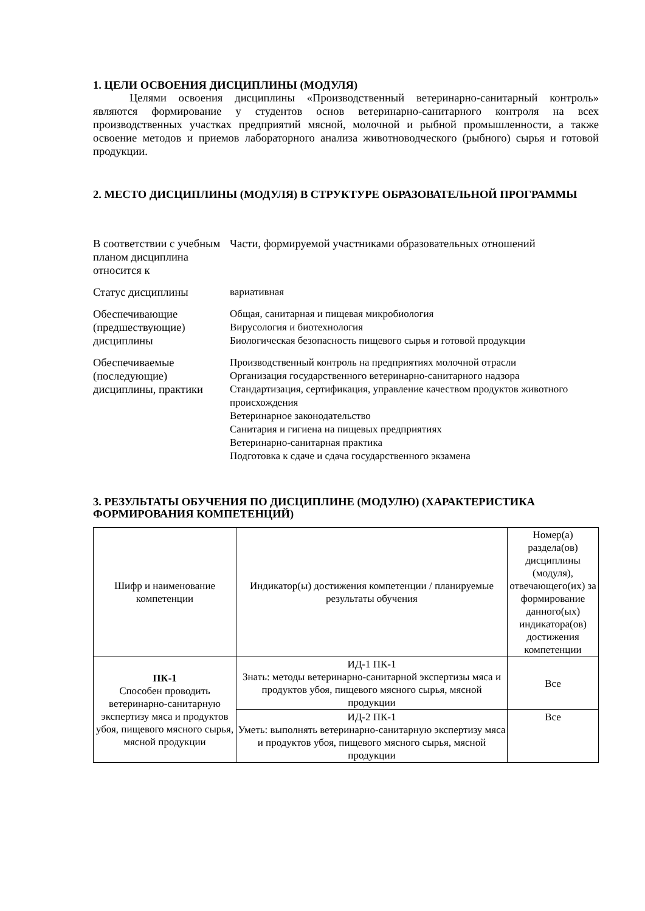1. ЦЕЛИ ОСВОЕНИЯ ДИСЦИПЛИНЫ (МОДУЛЯ)
Целями освоения дисциплины «Производственный ветеринарно-санитарный контроль» являются формирование у студентов основ ветеринарно-санитарного контроля на всех производственных участках предприятий мясной, молочной и рыбной промышленности, а также освоение методов и приемов лабораторного анализа животноводческого (рыбного) сырья и готовой продукции.
2. МЕСТО ДИСЦИПЛИНЫ (МОДУЛЯ) В СТРУКТУРЕ ОБРАЗОВАТЕЛЬНОЙ ПРОГРАММЫ
| В соответствии с учебным планом дисциплина относится к | Части, формируемой участниками образовательных отношений |
| Статус дисциплины | вариативная |
| Обеспечивающие (предшествующие) дисциплины | Общая, санитарная и пищевая микробиология Вирусология и биотехнология Биологическая безопасность пищевого сырья и готовой продукции |
| Обеспечиваемые (последующие) дисциплины, практики | Производственный контроль на предприятиях молочной отрасли Организация государственного ветеринарно-санитарного надзора Стандартизация, сертификация, управление качеством продуктов животного происхождения Ветеринарное законодательство Санитария и гигиена на пищевых предприятиях Ветеринарно-санитарная практика Подготовка к сдаче и сдача государственного экзамена |
3. РЕЗУЛЬТАТЫ ОБУЧЕНИЯ ПО ДИСЦИПЛИНЕ (МОДУЛЮ) (ХАРАКТЕРИСТИКА ФОРМИРОВАНИЯ КОМПЕТЕНЦИЙ)
| Шифр и наименование компетенции | Индикатор(ы) достижения компетенции / планируемые результаты обучения | Номер(а) раздела(ов) дисциплины (модуля), отвечающего(их) за формирование данного(ых) индикатора(ов) достижения компетенции |
| --- | --- | --- |
| ПК-1 Способен проводить ветеринарно-санитарную экспертизу мяса и продуктов убоя, пищевого мясного сырья, мясной продукции | ИД-1 ПК-1 Знать: методы ветеринарно-санитарной экспертизы мяса и продуктов убоя, пищевого мясного сырья, мясной продукции | Все |
| | ИД-2 ПК-1 Уметь: выполнять ветеринарно-санитарную экспертизу мяса и продуктов убоя, пищевого мясного сырья, мясной продукции | Все |